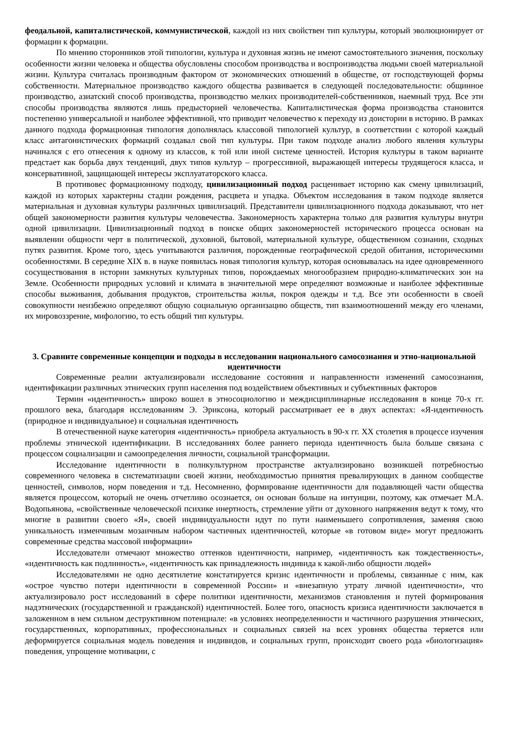феодальной, капиталистической, коммунистической, каждой из них свойствен тип культуры, который эволюционирует от формации к формации.
По мнению сторонников этой типологии, культура и духовная жизнь не имеют самостоятельного значения, поскольку особенности жизни человека и общества обусловлены способом производства и воспроизводства людьми своей материальной жизни. Культура считалась производным фактором от экономических отношений в обществе, от господствующей формы собственности. Материальное производство каждого общества развивается в следующей последовательности: общинное производство, азиатский способ производства, производство мелких производителей-собственников, наемный труд. Все эти способы производства являются лишь предысторией человечества. Капиталистическая форма производства становится постепенно универсальной и наиболее эффективной, что приводит человечество к переходу из доистории в историю. В рамках данного подхода формационная типология дополнялась классовой типологией культур, в соответствии с которой каждый класс антагонистических формаций создавал свой тип культуры. При таком подходе анализ любого явления культуры начинался с его отнесения к одному из классов, к той или иной системе ценностей. История культуры в таком варианте предстает как борьба двух тенденций, двух типов культур – прогрессивной, выражающей интересы трудящегося класса, и консервативной, защищающей интересы эксплуататорского класса.
В противовес формационному подходу, цивилизационный подход расценивает историю как смену цивилизаций, каждой из которых характерны стадии рождения, расцвета и упадка. Объектом исследования в таком подходе является материальная и духовная культуры различных цивилизаций. Представители цивилизационного подхода доказывают, что нет общей закономерности развития культуры человечества. Закономерность характерна только для развития культуры внутри одной цивилизации. Цивилизационный подход в поиске общих закономерностей исторического процесса основан на выявлении общности черт в политической, духовной, бытовой, материальной культуре, общественном сознании, сходных путях развития. Кроме того, здесь учитываются различия, порожденные географической средой обитания, историческими особенностями. В середине XIX в. в науке появилась новая типология культур, которая основывалась на идее одновременного сосуществования в истории замкнутых культурных типов, порождаемых многообразием природно-климатических зон на Земле. Особенности природных условий и климата в значительной мере определяют возможные и наиболее эффективные способы выживания, добывания продуктов, строительства жилья, покроя одежды и т.д. Все эти особенности в своей совокупности неизбежно определяют общую социальную организацию обществ, тип взаимоотношений между его членами, их мировоззрение, мифологию, то есть общий тип культуры.
3. Сравните современные концепции и подходы в исследовании национального самосознания и этно-национальной идентичности
Современные реалии актуализировали исследование состояния и направленности изменений самосознания, идентификации различных этнических групп населения под воздействием объективных и субъективных факторов
Термин «идентичность» широко вошел в этносоциологию и междисциплинарные исследования в конце 70-х гг. прошлого века, благодаря исследованиям Э. Эриксона, который рассматривает ее в двух аспектах: «Я-идентичность (природное и индивидуальное) и социальная идентичность
В отечественной науке категория «идентичность» приобрела актуальность в 90-х гг. XX столетия в процессе изучения проблемы этнической идентификации. В исследованиях более раннего периода идентичность была больше связана с процессом социализации и самоопределения личности, социальной трансформации.
Исследование идентичности в поликультурном пространстве актуализировано возникшей потребностью современного человека в систематизации своей жизни, необходимостью принятия превалирующих в данном сообществе ценностей, символов, норм поведения и т.д. Несомненно, формирование идентичности для подавляющей части общества является процессом, который не очень отчетливо осознается, он основан больше на интуиции, поэтому, как отмечает М.А. Водопьянова, «свойственные человеческой психике инертность, стремление уйти от духовного напряжения ведут к тому, что многие в развитии своего «Я», своей индивидуальности идут по пути наименьшего сопротивления, заменяя свою уникальность изменчивым мозаичным набором частичных идентичностей, которые «в готовом виде» могут предложить современные средства массовой информации»
Исследователи отмечают множество оттенков идентичности, например, «идентичность как тождественность», «идентичность как подлинность», «идентичность как принадлежность индивида к какой-либо общности людей»
Исследователями не одно десятилетие констатируется кризис идентичности и проблемы, связанные с ним, как «острое чувство потери идентичности в современной России» и «внезапную утрату личной идентичности», что актуализировало рост исследований в сфере политики идентичности, механизмов становления и путей формирования надэтнических (государственной и гражданской) идентичностей. Более того, опасность кризиса идентичности заключается в заложенном в нем сильном деструктивном потенциале: «в условиях неопределенности и частичного разрушения этнических, государственных, корпоративных, профессиональных и социальных связей на всех уровнях общества теряется или деформируется социальная модель поведения и индивидов, и социальных групп, происходит своего рода «биологизация» поведения, упрощение мотивации, с